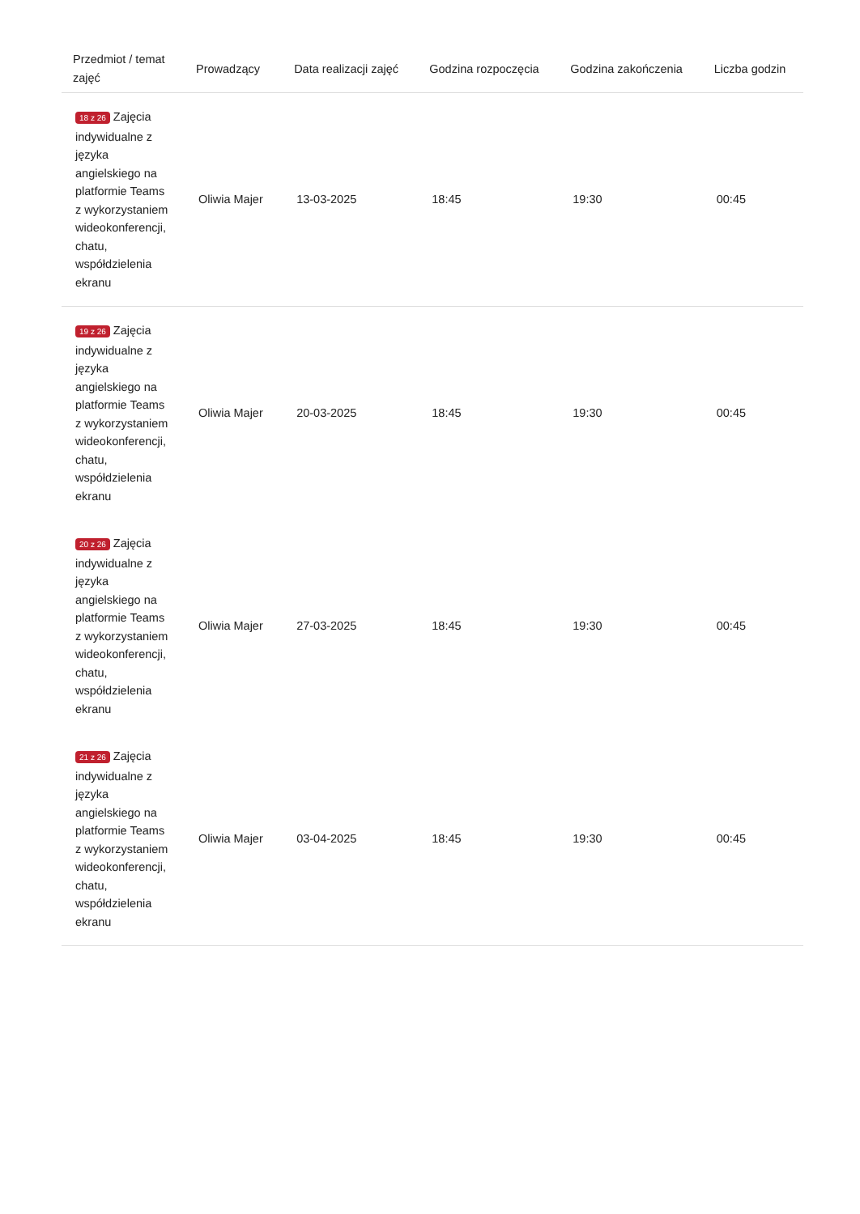| Przedmiot / temat zajęć | Prowadzący | Data realizacji zajęć | Godzina rozpoczęcia | Godzina zakończenia | Liczba godzin |
| --- | --- | --- | --- | --- | --- |
| 18 z 26 Zajęcia indywidualne z języka angielskiego na platformie Teams z wykorzystaniem wideokonferencji, chatu, współdzielenia ekranu | Oliwia Majer | 13-03-2025 | 18:45 | 19:30 | 00:45 |
| 19 z 26 Zajęcia indywidualne z języka angielskiego na platformie Teams z wykorzystaniem wideokonferencji, chatu, współdzielenia ekranu | Oliwia Majer | 20-03-2025 | 18:45 | 19:30 | 00:45 |
| 20 z 26 Zajęcia indywidualne z języka angielskiego na platformie Teams z wykorzystaniem wideokonferencji, chatu, współdzielenia ekranu | Oliwia Majer | 27-03-2025 | 18:45 | 19:30 | 00:45 |
| 21 z 26 Zajęcia indywidualne z języka angielskiego na platformie Teams z wykorzystaniem wideokonferencji, chatu, współdzielenia ekranu | Oliwia Majer | 03-04-2025 | 18:45 | 19:30 | 00:45 |